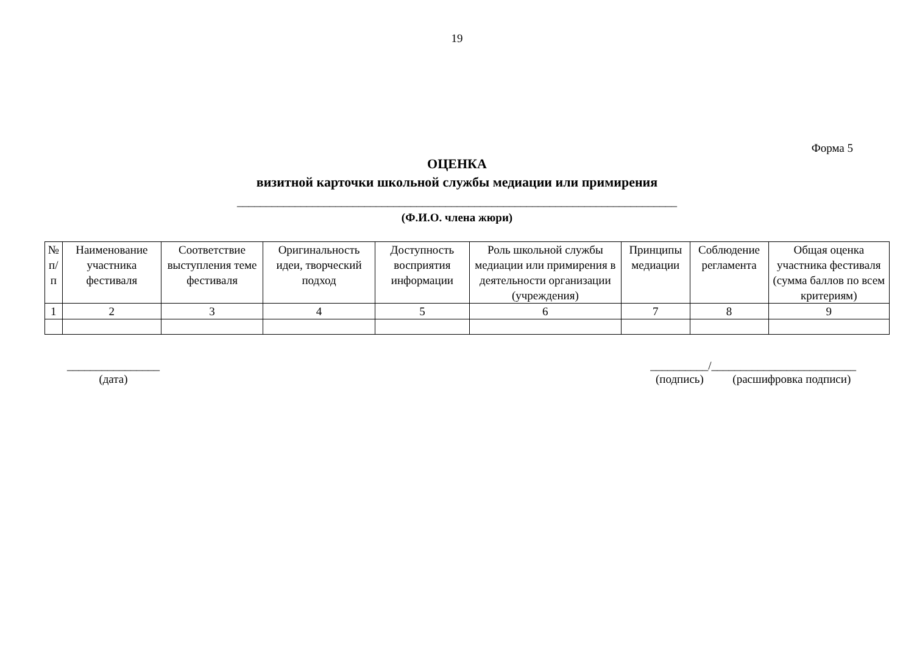19
Форма 5
ОЦЕНКА
визитной карточки школьной службы медиации или примирения
____________________________________________________________________________
(Ф.И.О. члена жюри)
| № п/п | Наименование участника фестиваля | Соответствие выступления теме фестиваля | Оригинальность идеи, творческий подход | Доступность восприятия информации | Роль школьной службы медиации или примирения в деятельности организации (учреждения) | Принципы медиации | Соблюдение регламента | Общая оценка участника фестиваля (сумма баллов по всем критериям) |
| 1 | 2 | 3 | 4 | 5 | 6 | 7 | 8 | 9 |
________________
(дата)
__________/_________________________
(подпись) (расшифровка подписи)